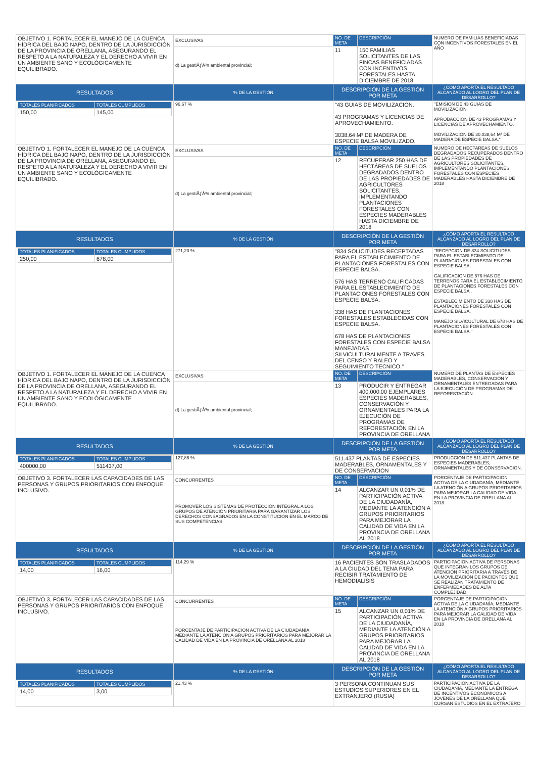| OBJETIVO 1. FORTALECER EL MANEJO DE LA CUENCA HÍDRICA DEL BAJO NAPO, DENTRO DE LA JURISDICCIÓN DE LA PROVINCIA DE ORELLANA, ASEGURANDO EL RESPETO A LA NATURALEZA Y EL DERECHO A VIVIR EN UN AMBIENTE SANO Y ECOLÓGICAMENTE EQUILIBRADO. | EXCLUSIVAS | NO. DE META | DESCRIPCIÓN | NUMERO DE FAMILIAS BENEFICIADAS CON INCENTIVOS FORESTALES EN EL AÑO |
| | d) La gestiÃƒÂ³n ambiental provincial; | 11 | 150 FAMILIAS SOLICITANTES DE LAS FINCAS BENEFICIADAS CON INCENTIVOS FORESTALES HASTA DICIEMBRE DE 2018 | |
| RESULTADOS | % DE LA GESTIÓN | DESCRIPCIÓN DE LA GESTIÓN POR META | | ¿CÓMO APORTA EL RESULTADO ALCANZADO AL LOGRO DEL PLAN DE DESARROLLO? |
| / TOTALES PLANIFICADOS / TOTALES CUMPLIDOS / / --- / --- / / 150,00 / 145,00 / | 96,67 % | "43 GUIAS DE MOVILIZACION. 43 PROGRAMAS Y LICENCIAS DE APROVECHAMIENTO. 3038.64 M³ DE MADERA DE ESPECIE BALSA MOVILIZADO." | | "EMISION DE 43 GUIAS DE MOVILIZACION APROBACCION DE 43 PROGRAMAS Y LICENCIAS DE APROVECHAMIENTO. MOVILIZACION DE 30.038,64 M³ DE MADERA DE ESPECIE BALSA." |
| OBJETIVO 1. FORTALECER EL MANEJO DE LA CUENCA HÍDRICA DEL BAJO NAPO, DENTRO DE LA JURISDICCIÓN DE LA PROVINCIA DE ORELLANA, ASEGURANDO EL RESPETO A LA NATURALEZA Y EL DERECHO A VIVIR EN UN AMBIENTE SANO Y ECOLÓGICAMENTE EQUILIBRADO. | EXCLUSIVAS | NO. DE META | DESCRIPCIÓN | NUMERO DE HECTAREAS DE SUELOS DEGRADADOS RECUPERADOS DENTRO DE LAS PROPIEDADES DE AGRICULTORES SOLICITANTES, IMPLEMENTANDO PLANTACIONES FORESTALES CON ESPECIES MADERABLES HASTA DICIEMBRE DE 2018 |
| | d) La gestiÃƒÂ³n ambiental provincial; | 12 | RECUPERAR 250 HAS DE HECTÁREAS DE SUELOS DEGRADADOS DENTRO DE LAS PROPIEDADES DE AGRICULTORES SOLICITANTES, IMPLEMENTANDO PLANTACIONES FORESTALES CON ESPECIES MADERABLES HASTA DICIEMBRE DE 2018 | |
| RESULTADOS | % DE LA GESTIÓN | DESCRIPCIÓN DE LA GESTIÓN POR META | | ¿CÓMO APORTA EL RESULTADO ALCANZADO AL LOGRO DEL PLAN DE DESARROLLO? |
| / TOTALES PLANIFICADOS / TOTALES CUMPLIDOS / / --- / --- / / 250,00 / 678,00 / | 271,20 % | "834 SOLICITUDES RECEPTADAS PARA EL ESTABLECIMIENTO DE PLANTACIONES FORESTALES CON ESPECIE BALSA. 576 HAS TERRENO CALIFICADAS PARA EL ESTABLECIMIENTO DE PLANTACIONES FORESTALES CON ESPECIE BALSA. 338 HAS DE PLANTACIONES FORESTALES ESTABLECIDAS CON ESPECIE BALSA. 678 HAS DE PLANTACIONES FORESTALES CON ESPECIE BALSA MANEJADAS SILVICULTURALMENTE A TRAVES DEL CENSO Y RALEO Y SEGUIMIENTO TECNICO." | | "RECEPCION DE 834 SOLICITUDES PARA EL ESTABLECIMIENTO DE PLANTACIONES FORESTALES CON ESPECIE BALSA. CALIFICACION DE 576 HAS DE TERRENOS PARA EL ESTABLECIMIENTO DE PLANTACIONES FORESTALES CON ESPECIE BALSA . ESTABLECIMIENTO DE 338 HAS DE PLANTACIONES FORESTALES CON ESPECIE BALSA. MANEJO SILVICULTURAL DE 678 HAS DE PLANTACIONES FORESTALES CON ESPECIE BALSA." |
| OBJETIVO 1. FORTALECER EL MANEJO DE LA CUENCA HÍDRICA DEL BAJO NAPO, DENTRO DE LA JURISDICCIÓN DE LA PROVINCIA DE ORELLANA, ASEGURANDO EL RESPETO A LA NATURALEZA Y EL DERECHO A VIVIR EN UN AMBIENTE SANO Y ECOLÓGICAMENTE EQUILIBRADO. | EXCLUSIVAS | NO. DE META | DESCRIPCIÓN | NUMERO DE PLANTAS DE ESPECIES MADERABLES, CONSERVACIÓN Y ORNAMENTALES ENTREGADAS PARA LA EJECUCIÓN DE PROGRAMAS DE REFORESTACIÓN |
| | d) La gestiÃƒÂ³n ambiental provincial; | 13 | PRODUCIR Y ENTREGAR 400,000.00 EJEMPLARES ESPECIES MADERABLES, CONSERVACIÓN Y ORNAMENTALES PARA LA EJECUCIÓN DE PROGRAMAS DE REFORESTACIÓN EN LA PROVINCIA DE ORELLANA | |
| RESULTADOS | % DE LA GESTIÓN | DESCRIPCIÓN DE LA GESTIÓN POR META | | ¿CÓMO APORTA EL RESULTADO ALCANZADO AL LOGRO DEL PLAN DE DESARROLLO? |
| / TOTALES PLANIFICADOS / TOTALES CUMPLIDOS / / --- / --- / / 400000,00 / 511437,00 / | 127,86 % | 511.437 PLANTAS DE ESPECIES MADERABLES, ORNAMENTALES Y DE CONSERVACION | | PRODUCCION DE 511.437 PLANTAS DE ESPECIES MADERABLES, ORNAMENTALES Y DE CONSERVACION. |
| OBJETIVO 3. FORTALECER LAS CAPACIDADES DE LAS PERSONAS Y GRUPOS PRIORITARIOS CON ENFOQUE INCLUSIVO. | CONCURRENTES | NO. DE META | DESCRIPCIÓN | PORCENTAJE DE PARTICIPACION ACTIVA DE LA CIUDADANÍA, MEDIANTE LA ATENCIÓN A GRUPOS PRIORITARIOS PARA MEJORAR LA CALIDAD DE VIDA EN LA PROVINCIA DE ORELLANA AL 2018 |
| | PROMOVER LOS SISTEMAS DE PROTECCIÓN INTEGRAL A LOS GRUPOS DE ATENCIÓN PRIORITARIA PARA GARANTIZAR LOS DERECHOS CONSAGRADOS EN LA CONSTITUCIÓN EN EL MARCO DE SUS COMPETENCIAS | 14 | ALCANZAR UN 0,01% DE PARTICIPACIÓN ACTIVA DE LA CIUDADANÍA, MEDIANTE LA ATENCIÓN A GRUPOS PRIORITARIOS PARA MEJORAR LA CALIDAD DE VIDA EN LA PROVINCIA DE ORELLANA AL 2018 | |
| RESULTADOS | % DE LA GESTIÓN | DESCRIPCIÓN DE LA GESTIÓN POR META | | ¿CÓMO APORTA EL RESULTADO ALCANZADO AL LOGRO DEL PLAN DE DESARROLLO? |
| / TOTALES PLANIFICADOS / TOTALES CUMPLIDOS / / --- / --- / / 14,00 / 16,00 / | 114,29 % | 16 PACIENTES SON TRASLADADOS A LA CIUDAD DEL TENA PARA RECIBIR TRATAMIENTO DE HEMODIALISIS | | PARTICIPACION ACTIVA DE PERSONAS QUE INTEGRAN LOS GRUPOS DE ATENCIÓN PRIORITARIA A TRAVÉS DE LA MOVILIZACIÓN DE PACIENTES QUE SE REALIZAN TRATAMIENTO DE ENFERMEDADES DE ALTA COMPLEJIDAD |
| OBJETIVO 3. FORTALECER LAS CAPACIDADES DE LAS PERSONAS Y GRUPOS PRIORITARIOS CON ENFOQUE INCLUSIVO. | CONCURRENTES | NO. DE META | DESCRIPCIÓN | PORCENTAJE DE PARTICIPACION ACTIVA DE LA CIUDADANÍA, MEDIANTE LA ATENCIÓN A GRUPOS PRIORITARIOS PARA MEJORAR LA CALIDAD DE VIDA EN LA PROVINCIA DE ORELLANA AL 2018 |
| | PORCENTAJE DE PARTICIPACION ACTIVA DE LA CIUDADANÍA, MEDIANTE LA ATENCIÓN A GRUPOS PRIORITARIOS PARA MEJORAR LA CALIDAD DE VIDA EN LA PROVINCIA DE ORELLANA AL 2018 | 15 | ALCANZAR UN 0,01% DE PARTICIPACIÓN ACTIVA DE LA CIUDADANÍA, MEDIANTE LA ATENCIÓN A GRUPOS PRIORITARIOS PARA MEJORAR LA CALIDAD DE VIDA EN LA PROVINCIA DE ORELLANA AL 2018 | |
| RESULTADOS | % DE LA GESTIÓN | DESCRIPCIÓN DE LA GESTIÓN POR META | | ¿CÓMO APORTA EL RESULTADO ALCANZADO AL LOGRO DEL PLAN DE DESARROLLO? |
| / TOTALES PLANIFICADOS / TOTALES CUMPLIDOS / / --- / --- / / 14,00 / 3,00 / | 21,43 % | 3 PERSONA CONTINUAN SUS ESTUDIOS SUPERIORES EN EL EXTRANJERO (RUSIA) | | PARTICIPACION ACTIVA DE LA CIUDADANÍA, MEDIANTE LA ENTREGA DE INCENTIVOS ECONÓMICOS A JÓVENES DE LA ORELLANA QUE CURSAN ESTUDIOS EN EL EXTRAJERO |